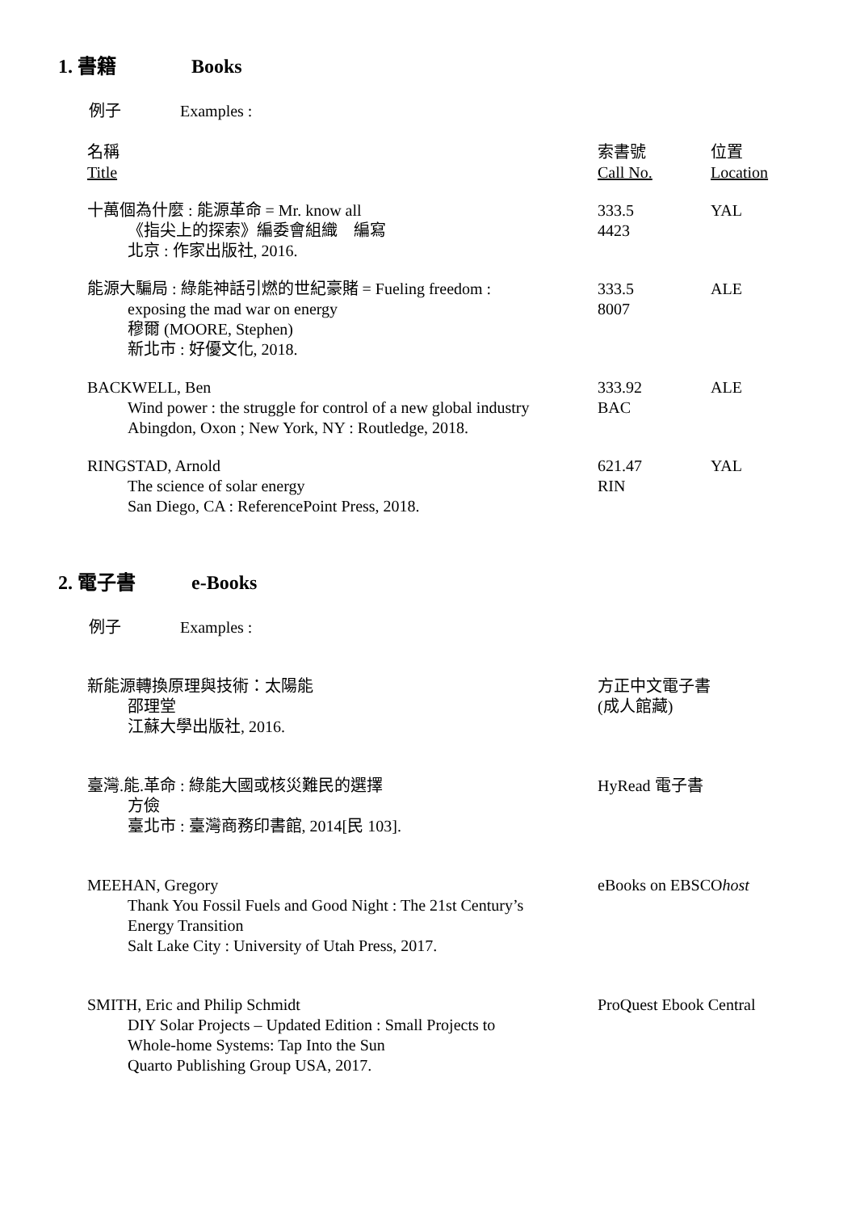1. 書籍 Books
例子 Examples :
| 名稱 Title | 索書號 Call No. | 位置 Location |
| 十萬個為什麼 : 能源革命 = Mr. know all 《指尖上的探索》編委會組織 編寫 北京 : 作家出版社, 2016. | 333.5 4423 | YAL |
| 能源大騙局 : 綠能神話引燃的世紀豪賭 = Fueling freedom : exposing the mad war on energy 穆爾 (MOORE, Stephen) 新北市 : 好優文化, 2018. | 333.5 8007 | ALE |
| BACKWELL, Ben Wind power : the struggle for control of a new global industry Abingdon, Oxon ; New York, NY : Routledge, 2018. | 333.92 BAC | ALE |
| RINGSTAD, Arnold The science of solar energy San Diego, CA : ReferencePoint Press, 2018. | 621.47 RIN | YAL |
2. 電子書 e-Books
例子 Examples :
| 新能源轉換原理與技術：太陽能 邵理堂 江蘇大學出版社, 2016. | 方正中文電子書 (成人館藏) |
| 臺灣.能.革命 : 綠能大國或核災難民的選擇 方儉 臺北市 : 臺灣商務印書館, 2014[民 103]. | HyRead 電子書 |
| MEEHAN, Gregory Thank You Fossil Fuels and Good Night : The 21st Century’s Energy Transition Salt Lake City : University of Utah Press, 2017. | eBooks on EBSCO host |
| SMITH, Eric and Philip Schmidt DIY Solar Projects – Updated Edition : Small Projects to Whole-home Systems: Tap Into the Sun Quarto Publishing Group USA, 2017. | ProQuest Ebook Central |